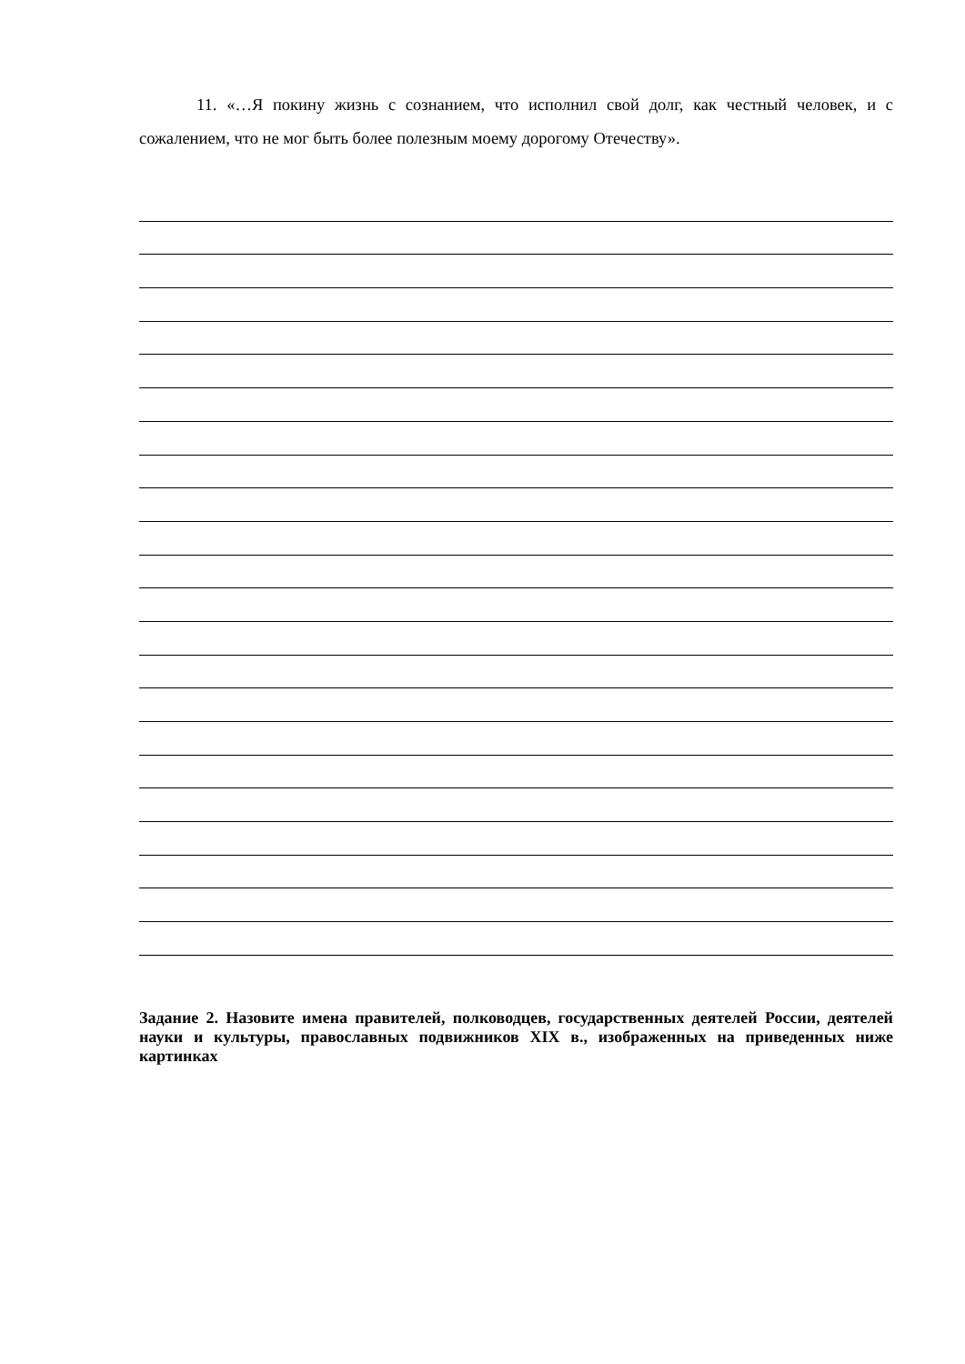11. «…Я покину жизнь с сознанием, что исполнил свой долг, как честный человек, и с сожалением, что не мог быть более полезным моему дорогому Отечеству».
Задание 2. Назовите имена правителей, полководцев, государственных деятелей России, деятелей науки и культуры, православных подвижников XIX в., изображенных на приведенных ниже картинках